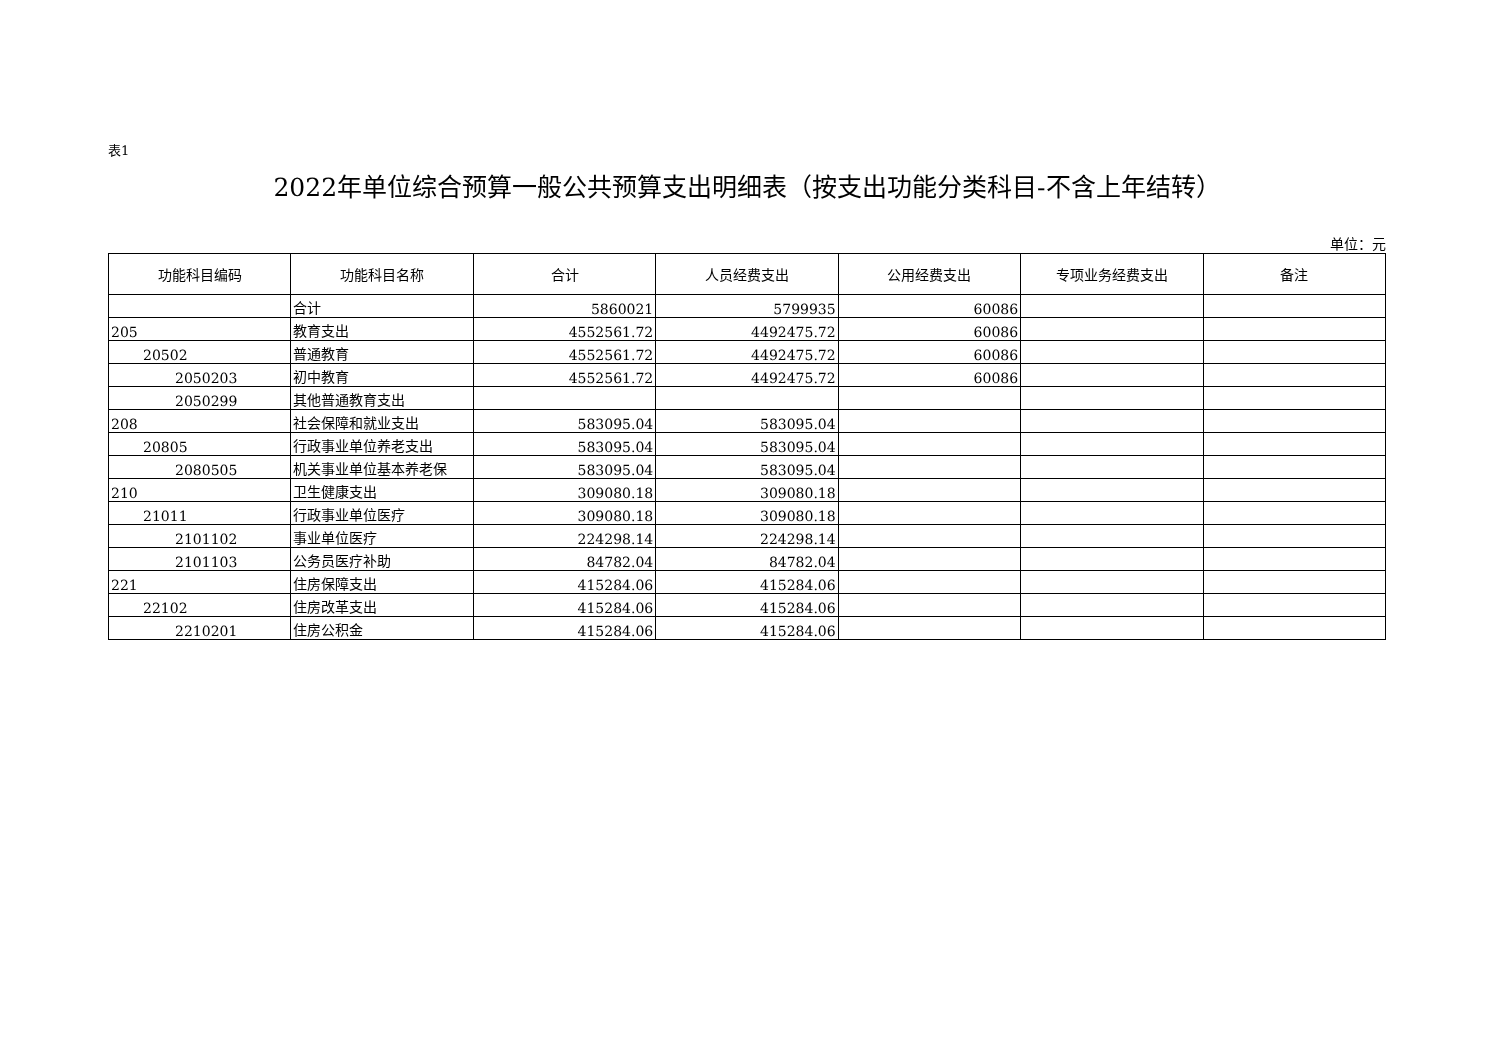表1
2022年单位综合预算一般公共预算支出明细表（按支出功能分类科目-不含上年结转）
单位：元
| 功能科目编码 | 功能科目名称 | 合计 | 人员经费支出 | 公用经费支出 | 专项业务经费支出 | 备注 |
| --- | --- | --- | --- | --- | --- | --- |
| | 合计 | 5860021 | 5799935 | 60086 | | |
| 205 | 教育支出 | 4552561.72 | 4492475.72 | 60086 | | |
| 20502 | 普通教育 | 4552561.72 | 4492475.72 | 60086 | | |
| 2050203 | 初中教育 | 4552561.72 | 4492475.72 | 60086 | | |
| 2050299 | 其他普通教育支出 | | | | | |
| 208 | 社会保障和就业支出 | 583095.04 | 583095.04 | | | |
| 20805 | 行政事业单位养老支出 | 583095.04 | 583095.04 | | | |
| 2080505 | 机关事业单位基本养老保 | 583095.04 | 583095.04 | | | |
| 210 | 卫生健康支出 | 309080.18 | 309080.18 | | | |
| 21011 | 行政事业单位医疗 | 309080.18 | 309080.18 | | | |
| 2101102 | 事业单位医疗 | 224298.14 | 224298.14 | | | |
| 2101103 | 公务员医疗补助 | 84782.04 | 84782.04 | | | |
| 221 | 住房保障支出 | 415284.06 | 415284.06 | | | |
| 22102 | 住房改革支出 | 415284.06 | 415284.06 | | | |
| 2210201 | 住房公积金 | 415284.06 | 415284.06 | | | |